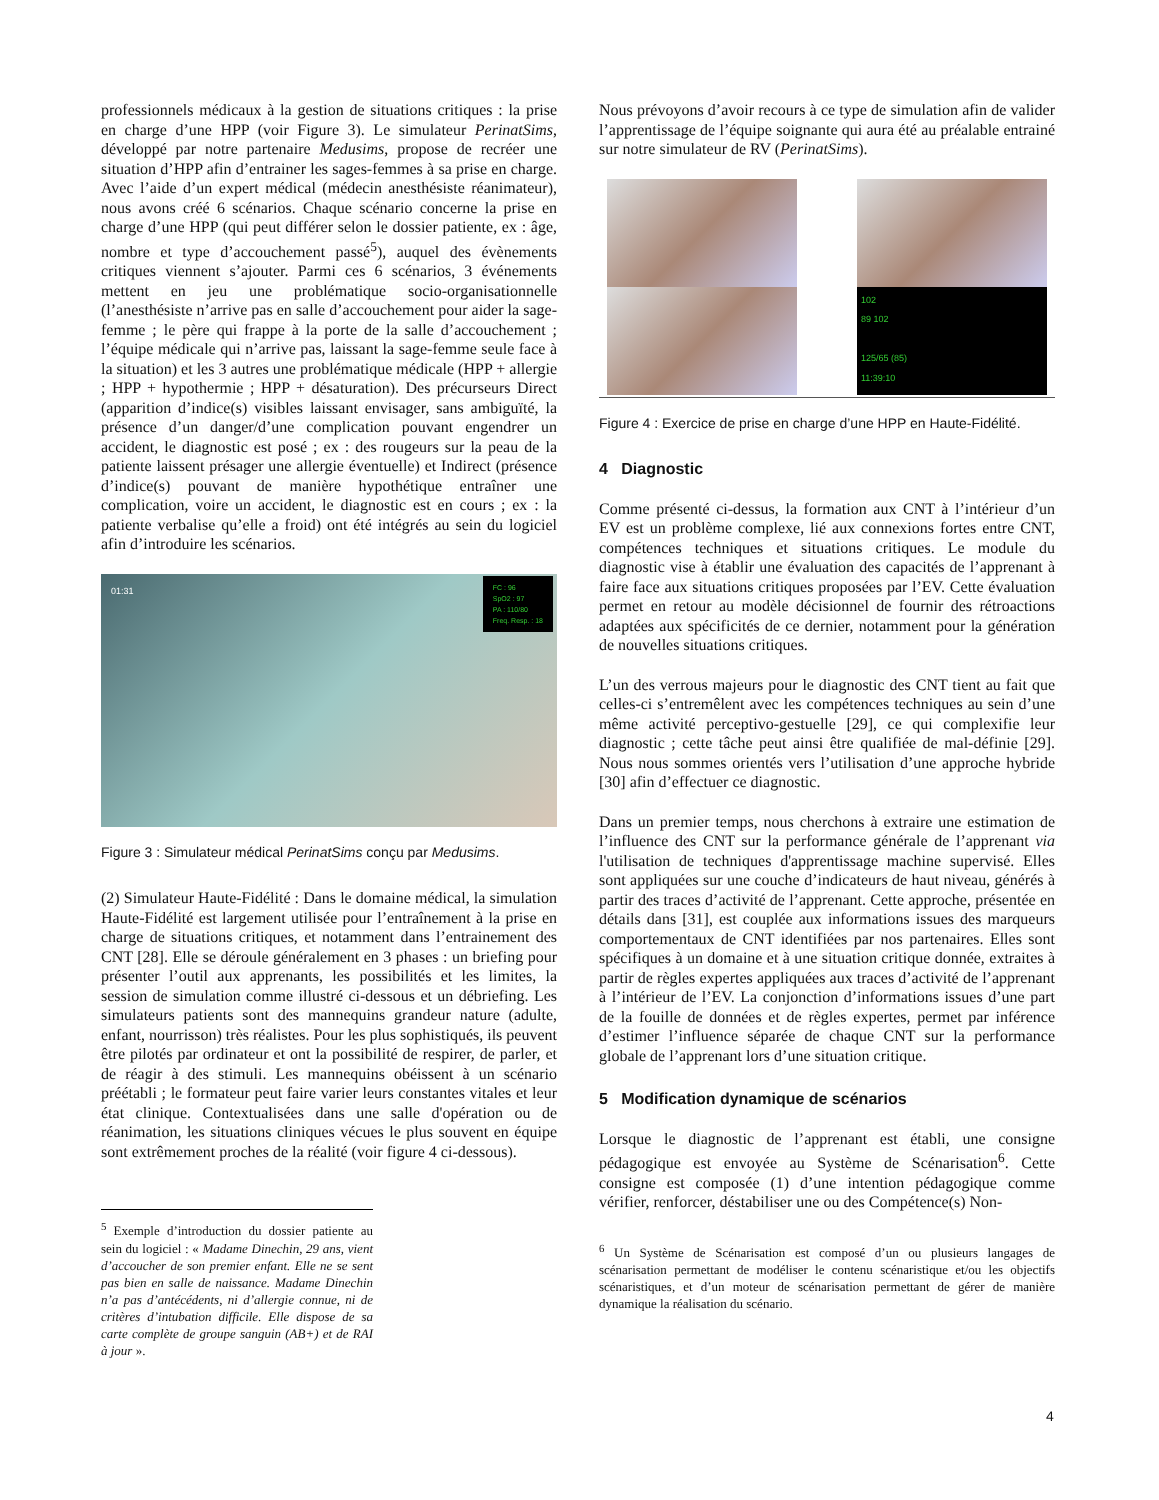professionnels médicaux à la gestion de situations critiques : la prise en charge d’une HPP (voir Figure 3). Le simulateur PerinatSims, développé par notre partenaire Medusims, propose de recréer une situation d’HPP afin d’entrainer les sages-femmes à sa prise en charge. Avec l’aide d’un expert médical (médecin anesthésiste réanimateur), nous avons créé 6 scénarios. Chaque scénario concerne la prise en charge d’une HPP (qui peut différer selon le dossier patiente, ex : âge, nombre et type d’accouchement passé<sup>5</sup>), auquel des évènements critiques viennent s’ajouter. Parmi ces 6 scénarios, 3 événements mettent en jeu une problématique socio-organisationnelle (l’anesthésiste n’arrive pas en salle d’accouchement pour aider la sage-femme ; le père qui frappe à la porte de la salle d’accouchement ; l’équipe médicale qui n’arrive pas, laissant la sage-femme seule face à la situation) et les 3 autres une problématique médicale (HPP + allergie ; HPP + hypothermie ; HPP + désaturation). Des précurseurs Direct (apparition d’indice(s) visibles laissant envisager, sans ambiguïté, la présence d’un danger/d’une complication pouvant engendrer un accident, le diagnostic est posé ; ex : des rougeurs sur la peau de la patiente laissent présager une allergie éventuelle) et Indirect (présence d’indice(s) pouvant de manière hypothétique entraîner une complication, voire un accident, le diagnostic est en cours ; ex : la patiente verbalise qu’elle a froid) ont été intégrés au sein du logiciel afin d’introduire les scénarios.
FC : 96
SpO2 : 97
PA : 110/80
Freq. Resp. : 18
01:31
Figure 3 : Simulateur médical PerinatSims conçu par Medusims.
(2) Simulateur Haute-Fidélité : Dans le domaine médical, la simulation Haute-Fidélité est largement utilisée pour l’entraînement à la prise en charge de situations critiques, et notamment dans l’entrainement des CNT [28]. Elle se déroule généralement en 3 phases : un briefing pour présenter l’outil aux apprenants, les possibilités et les limites, la session de simulation comme illustré ci-dessous et un débriefing. Les simulateurs patients sont des mannequins grandeur nature (adulte, enfant, nourrisson) très réalistes. Pour les plus sophistiqués, ils peuvent être pilotés par ordinateur et ont la possibilité de respirer, de parler, et de réagir à des stimuli. Les mannequins obéissent à un scénario préétabli ; le formateur peut faire varier leurs constantes vitales et leur état clinique. Contextualisées dans une salle d'opération ou de réanimation, les situations cliniques vécues le plus souvent en équipe sont extrêmement proches de la réalité (voir figure 4 ci-dessous).
<sup>5</sup> Exemple d’introduction du dossier patiente au sein du logiciel : « Madame Dinechin, 29 ans, vient d’accoucher de son premier enfant. Elle ne se sent pas bien en salle de naissance. Madame Dinechin n’a pas d’antécédents, ni d’allergie connue, ni de critères d’intubation difficile. Elle dispose de sa carte complète de groupe sanguin (AB+) et de RAI à jour ».
Nous prévoyons d’avoir recours à ce type de simulation afin de valider l’apprentissage de l’équipe soignante qui aura été au préalable entrainé sur notre simulateur de RV (PerinatSims).
102
89 102
125/65 (85)
11:39:10
Figure 4 : Exercice de prise en charge d’une HPP en Haute-Fidélité.
4 Diagnostic
Comme présenté ci-dessus, la formation aux CNT à l’intérieur d’un EV est un problème complexe, lié aux connexions fortes entre CNT, compétences techniques et situations critiques. Le module du diagnostic vise à établir une évaluation des capacités de l’apprenant à faire face aux situations critiques proposées par l’EV. Cette évaluation permet en retour au modèle décisionnel de fournir des rétroactions adaptées aux spécificités de ce dernier, notamment pour la génération de nouvelles situations critiques.
L’un des verrous majeurs pour le diagnostic des CNT tient au fait que celles-ci s’entremêlent avec les compétences techniques au sein d’une même activité perceptivo-gestuelle [29], ce qui complexifie leur diagnostic ; cette tâche peut ainsi être qualifiée de mal-définie [29]. Nous nous sommes orientés vers l’utilisation d’une approche hybride [30] afin d’effectuer ce diagnostic.
Dans un premier temps, nous cherchons à extraire une estimation de l’influence des CNT sur la performance générale de l’apprenant via l'utilisation de techniques d'apprentissage machine supervisé. Elles sont appliquées sur une couche d’indicateurs de haut niveau, générés à partir des traces d’activité de l’apprenant. Cette approche, présentée en détails dans [31], est couplée aux informations issues des marqueurs comportementaux de CNT identifiées par nos partenaires. Elles sont spécifiques à un domaine et à une situation critique donnée, extraites à partir de règles expertes appliquées aux traces d’activité de l’apprenant à l’intérieur de l’EV. La conjonction d’informations issues d’une part de la fouille de données et de règles expertes, permet par inférence d’estimer l’influence séparée de chaque CNT sur la performance globale de l’apprenant lors d’une situation critique.
5 Modification dynamique de scénarios
Lorsque le diagnostic de l’apprenant est établi, une consigne pédagogique est envoyée au Système de Scénarisation<sup>6</sup>. Cette consigne est composée (1) d’une intention pédagogique comme vérifier, renforcer, déstabiliser une ou des Compétence(s) Non-
<sup>6</sup> Un Système de Scénarisation est composé d’un ou plusieurs langages de scénarisation permettant de modéliser le contenu scénaristique et/ou les objectifs scénaristiques, et d’un moteur de scénarisation permettant de gérer de manière dynamique la réalisation du scénario.
4